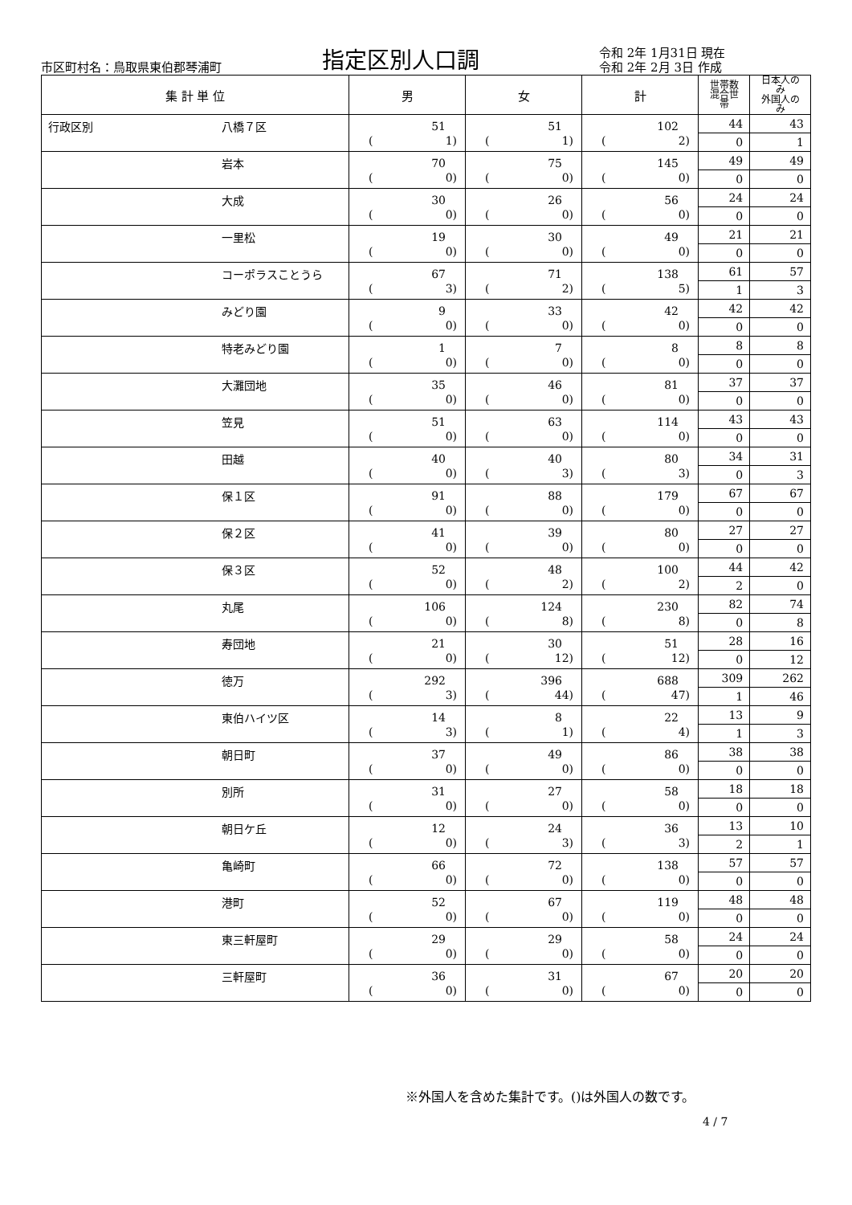市区町村名：鳥取県東伯郡琴浦町
指定区別人口調
令和 2年 1月31日 現在
令和 2年 2月 3日 作成
| 集 計 単 位 | | 男 | 女 | 計 | 世帯数 混合世帯 | 日本人のみ 外国人のみ |
| --- | --- | --- | --- | --- | --- | --- |
| 行政区別 | 八橋７区 | 51 ( 1) | 51 ( 1) | 102 ( 2) | 44 | 43 |
| | | | | | 0 | 1 |
| | 岩本 | 70 ( 0) | 75 ( 0) | 145 ( 0) | 49 | 49 |
| | | | | | 0 | 0 |
| | 大成 | 30 ( 0) | 26 ( 0) | 56 ( 0) | 24 | 24 |
| | | | | | 0 | 0 |
| | 一里松 | 19 ( 0) | 30 ( 0) | 49 ( 0) | 21 | 21 |
| | | | | | 0 | 0 |
| | コーポラスことうら | 67 ( 3) | 71 ( 2) | 138 ( 5) | 61 | 57 |
| | | | | | 1 | 3 |
| | みどり園 | 9 ( 0) | 33 ( 0) | 42 ( 0) | 42 | 42 |
| | | | | | 0 | 0 |
| | 特老みどり園 | 1 ( 0) | 7 ( 0) | 8 ( 0) | 8 | 8 |
| | | | | | 0 | 0 |
| | 大灘団地 | 35 ( 0) | 46 ( 0) | 81 ( 0) | 37 | 37 |
| | | | | | 0 | 0 |
| | 笠見 | 51 ( 0) | 63 ( 0) | 114 ( 0) | 43 | 43 |
| | | | | | 0 | 0 |
| | 田越 | 40 ( 0) | 40 ( 3) | 80 ( 3) | 34 | 31 |
| | | | | | 0 | 3 |
| | 保１区 | 91 ( 0) | 88 ( 0) | 179 ( 0) | 67 | 67 |
| | | | | | 0 | 0 |
| | 保２区 | 41 ( 0) | 39 ( 0) | 80 ( 0) | 27 | 27 |
| | | | | | 0 | 0 |
| | 保３区 | 52 ( 0) | 48 ( 2) | 100 ( 2) | 44 | 42 |
| | | | | | 2 | 0 |
| | 丸尾 | 106 ( 0) | 124 ( 8) | 230 ( 8) | 82 | 74 |
| | | | | | 0 | 8 |
| | 寿団地 | 21 ( 0) | 30 ( 12) | 51 ( 12) | 28 | 16 |
| | | | | | 0 | 12 |
| | 徳万 | 292 ( 3) | 396 ( 44) | 688 ( 47) | 309 | 262 |
| | | | | | 1 | 46 |
| | 東伯ハイツ区 | 14 ( 3) | 8 ( 1) | 22 ( 4) | 13 | 9 |
| | | | | | 1 | 3 |
| | 朝日町 | 37 ( 0) | 49 ( 0) | 86 ( 0) | 38 | 38 |
| | | | | | 0 | 0 |
| | 別所 | 31 ( 0) | 27 ( 0) | 58 ( 0) | 18 | 18 |
| | | | | | 0 | 0 |
| | 朝日ケ丘 | 12 ( 0) | 24 ( 3) | 36 ( 3) | 13 | 10 |
| | | | | | 2 | 1 |
| | 亀崎町 | 66 ( 0) | 72 ( 0) | 138 ( 0) | 57 | 57 |
| | | | | | 0 | 0 |
| | 港町 | 52 ( 0) | 67 ( 0) | 119 ( 0) | 48 | 48 |
| | | | | | 0 | 0 |
| | 東三軒屋町 | 29 ( 0) | 29 ( 0) | 58 ( 0) | 24 | 24 |
| | | | | | 0 | 0 |
| | 三軒屋町 | 36 ( 0) | 31 ( 0) | 67 ( 0) | 20 | 20 |
| | | | | | 0 | 0 |
※外国人を含めた集計です。()は外国人の数です。
4 / 7